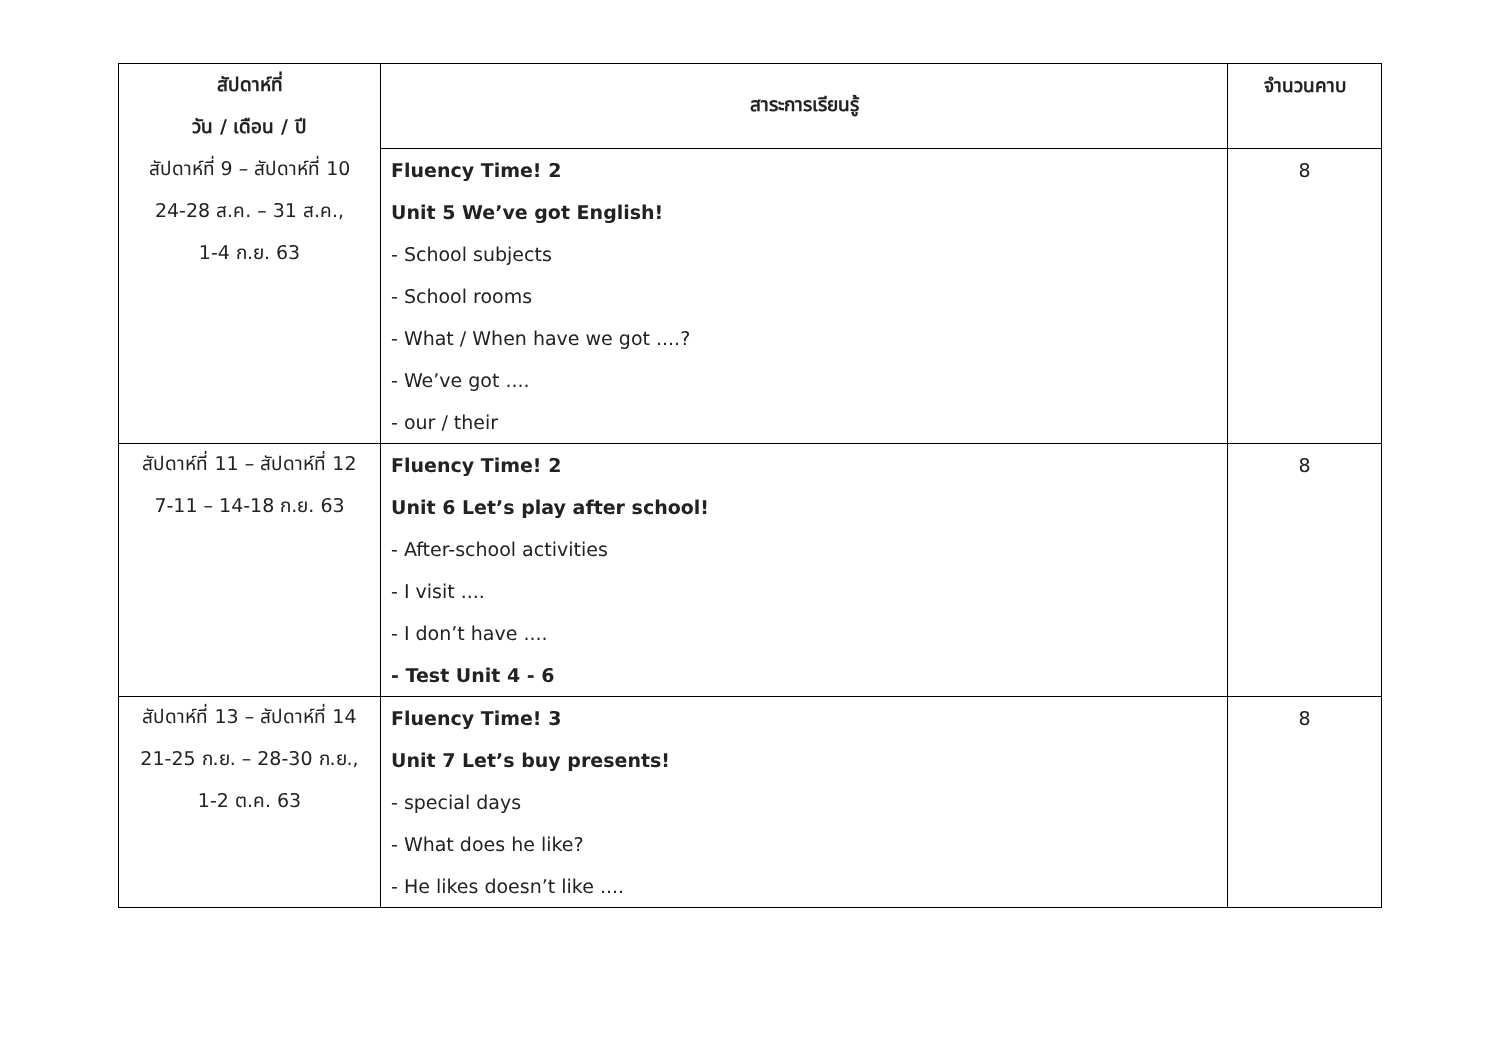| สัปดาห์ที่ | สาระการเรียนรู้ | จำนวนคาบ |
| --- | --- | --- |
| วัน / เดือน / ปี | | |
| สัปดาห์ที่ 9 – สัปดาห์ที่ 10 | Fluency Time! 2 | 8 |
| 24-28 ส.ค. – 31 ส.ค., | Unit 5 We’ve got English! | |
| 1-4 ก.ย. 63 | - School subjects | |
| | - School rooms | |
| | - What / When have we got ....? | |
| | - We’ve got .... | |
| | - our / their | |
| สัปดาห์ที่ 11 – สัปดาห์ที่ 12 | Fluency Time! 2 | 8 |
| 7-11 – 14-18 ก.ย. 63 | Unit 6 Let’s play after school! | |
| | - After-school activities | |
| | - I visit .... | |
| | - I don’t have .... | |
| | - Test Unit 4 - 6 | |
| สัปดาห์ที่ 13 – สัปดาห์ที่ 14 | Fluency Time! 3 | 8 |
| 21-25 ก.ย. – 28-30 ก.ย., | Unit 7 Let’s buy presents! | |
| 1-2 ต.ค. 63 | - special days | |
| | - What does he like? | |
| | - He likes doesn’t like .... | |